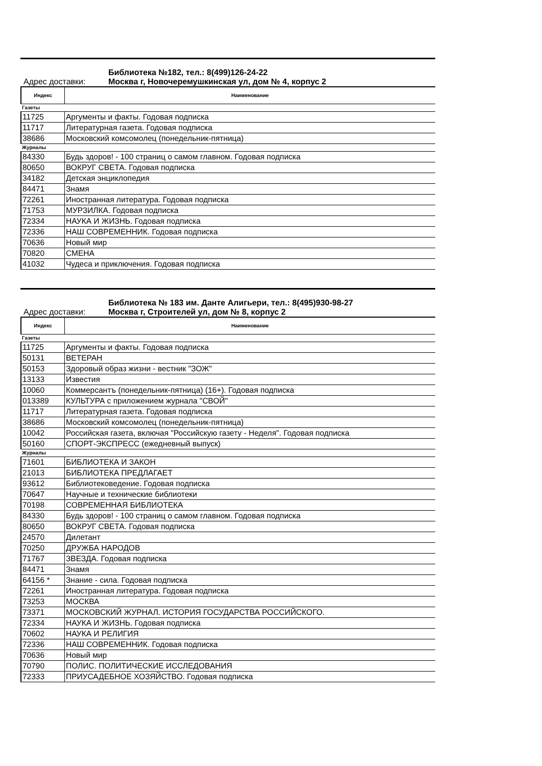Библиотека №182, тел.: 8(499)126-24-22
Адрес доставки: Москва г, Новочеремушкинская ул, дом № 4, корпус 2
| Индекс | Наименование |
| --- | --- |
| Газеты | |
| 11725 | Аргументы и факты. Годовая подписка |
| 11717 | Литературная газета. Годовая подписка |
| 38686 | Московский комсомолец (понедельник-пятница) |
| Журналы | |
| 84330 | Будь здоров! - 100 страниц о самом главном. Годовая подписка |
| 80650 | ВОКРУГ СВЕТА. Годовая подписка |
| 34182 | Детская энциклопедия |
| 84471 | Знамя |
| 72261 | Иностранная литература. Годовая подписка |
| 71753 | МУРЗИЛКА. Годовая подписка |
| 72334 | НАУКА И ЖИЗНЬ. Годовая подписка |
| 72336 | НАШ СОВРЕМЕННИК. Годовая подписка |
| 70636 | Новый мир |
| 70820 | СМЕНА |
| 41032 | Чудеса и приключения. Годовая подписка |
Библиотека № 183 им. Данте Алигьери, тел.: 8(495)930-98-27
Адрес доставки: Москва г, Строителей ул, дом № 8, корпус 2
| Индекс | Наименование |
| --- | --- |
| Газеты | |
| 11725 | Аргументы и факты. Годовая подписка |
| 50131 | ВЕТЕРАН |
| 50153 | Здоровый образ жизни - вестник "ЗОЖ" |
| 13133 | Известия |
| 10060 | Коммерсантъ (понедельник-пятница) (16+). Годовая подписка |
| 013389 | КУЛЬТУРА с приложением журнала "СВОЙ" |
| 11717 | Литературная газета. Годовая подписка |
| 38686 | Московский комсомолец (понедельник-пятница) |
| 10042 | Российская газета, включая "Российскую газету - Неделя". Годовая подписка |
| 50160 | СПОРТ-ЭКСПРЕСС (ежедневный выпуск) |
| Журналы | |
| 71601 | БИБЛИОТЕКА И ЗАКОН |
| 21013 | БИБЛИОТЕКА ПРЕДЛАГАЕТ |
| 93612 | Библиотековедение. Годовая подписка |
| 70647 | Научные и технические библиотеки |
| 70198 | СОВРЕМЕННАЯ БИБЛИОТЕКА |
| 84330 | Будь здоров! - 100 страниц о самом главном. Годовая подписка |
| 80650 | ВОКРУГ СВЕТА. Годовая подписка |
| 24570 | Дилетант |
| 70250 | ДРУЖБА НАРОДОВ |
| 71767 | ЗВЕЗДА. Годовая подписка |
| 84471 | Знамя |
| 64156 * | Знание - сила. Годовая подписка |
| 72261 | Иностранная литература. Годовая подписка |
| 73253 | МОСКВА |
| 73371 | МОСКОВСКИЙ ЖУРНАЛ. ИСТОРИЯ ГОСУДАРСТВА РОССИЙСКОГО. |
| 72334 | НАУКА И ЖИЗНЬ. Годовая подписка |
| 70602 | НАУКА И РЕЛИГИЯ |
| 72336 | НАШ СОВРЕМЕННИК. Годовая подписка |
| 70636 | Новый мир |
| 70790 | ПОЛИС. ПОЛИТИЧЕСКИЕ ИССЛЕДОВАНИЯ |
| 72333 | ПРИУСАДЕБНОЕ ХОЗЯЙСТВО. Годовая подписка |